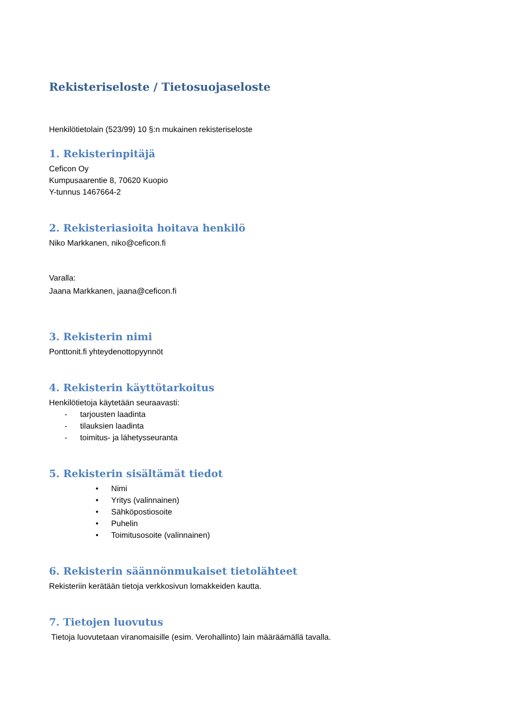Rekisteriseloste / Tietosuojaseloste
Henkilötietolain (523/99) 10 §:n mukainen rekisteriseloste
1. Rekisterinpitäjä
Ceficon Oy
Kumpusaarentie 8, 70620 Kuopio
Y-tunnus 1467664-2
2. Rekisteriasioita hoitava henkilö
Niko Markkanen, niko@ceficon.fi
Varalla:
Jaana Markkanen, jaana@ceficon.fi
3. Rekisterin nimi
Ponttonit.fi yhteydenottopyynnöt
4. Rekisterin käyttötarkoitus
Henkilötietoja käytetään seuraavasti:
- tarjousten laadinta
- tilauksien laadinta
- toimitus- ja lähetysseuranta
5. Rekisterin sisältämät tiedot
• Nimi
• Yritys (valinnainen)
• Sähköpostiosoite
• Puhelin
• Toimitusosoite (valinnainen)
6. Rekisterin säännönmukaiset tietolähteet
Rekisteriin kerätään tietoja verkkosivun lomakkeiden kautta.
7. Tietojen luovutus
Tietoja luovutetaan viranomaisille (esim. Verohallinto) lain määräämällä tavalla.